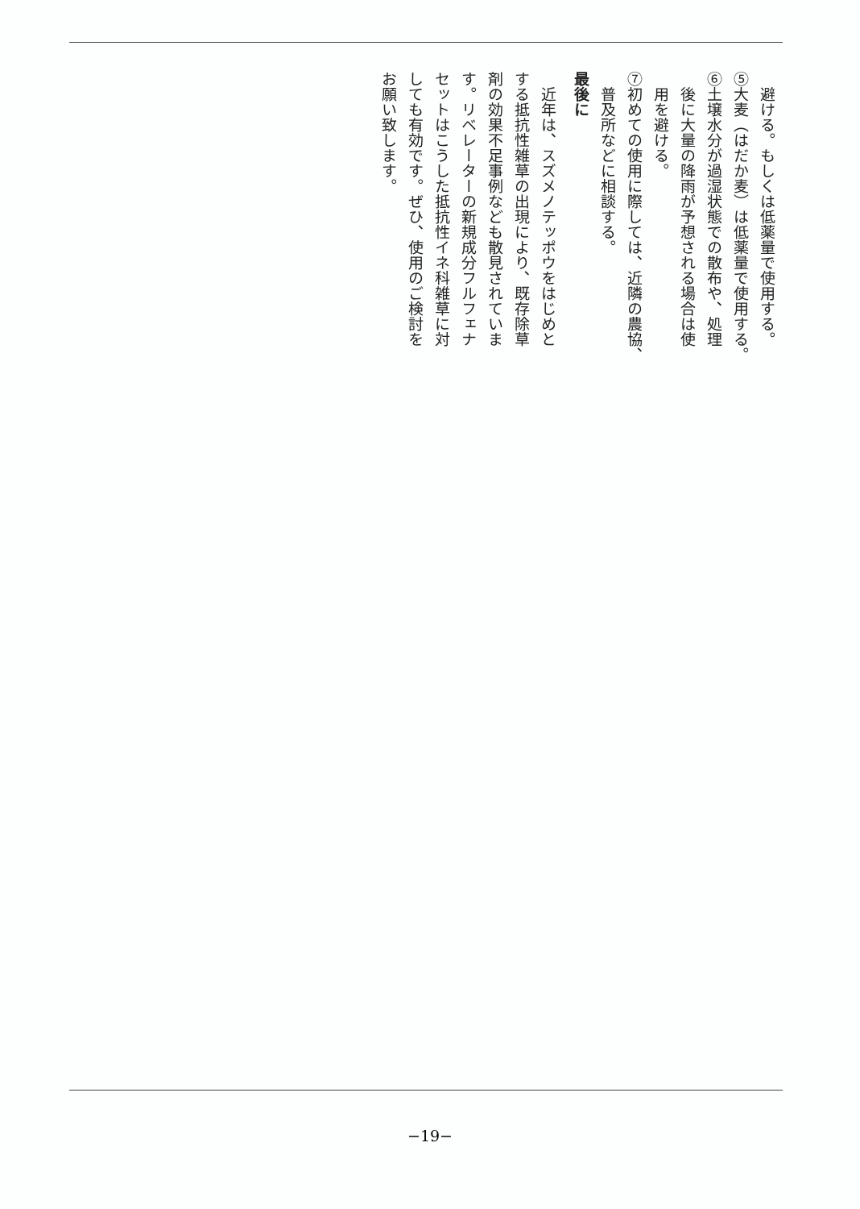避ける。もしくは低薬量で使用する。
⑤大麦（はだか麦）は低薬量で使用する。
⑥土壌水分が過湿状態での散布や、処理
後に大量の降雨が予想される場合は使
用を避ける。
⑦初めての使用に際しては、近隣の農協、
普及所などに相談する。
最後に
近年は、スズメノテッポウをはじめと
する抵抗性雑草の出現により、既存除草
剤の効果不足事例なども散見されていま
す。リベレーターの新規成分フルフェナ
セットはこうした抵抗性イネ科雑草に対
しても有効です。ぜひ、使用のご検討を
お願い致します。
−19−